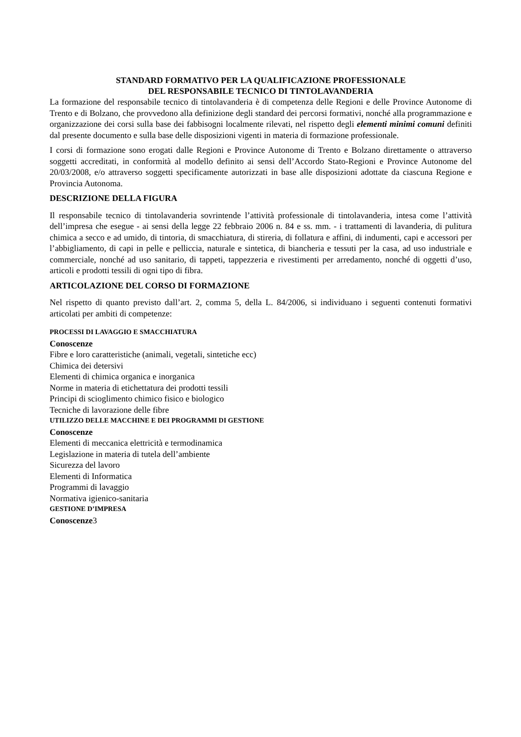STANDARD FORMATIVO PER LA QUALIFICAZIONE PROFESSIONALE
DEL RESPONSABILE TECNICO DI TINTOLAVANDERIA
La formazione del responsabile tecnico di tintolavanderia è di competenza delle Regioni e delle Province Autonome di Trento e di Bolzano, che provvedono alla definizione degli standard dei percorsi formativi, nonché alla programmazione e organizzazione dei corsi sulla base dei fabbisogni localmente rilevati, nel rispetto degli elementi minimi comuni definiti dal presente documento e sulla base delle disposizioni vigenti in materia di formazione professionale.
I corsi di formazione sono erogati dalle Regioni e Province Autonome di Trento e Bolzano direttamente o attraverso soggetti accreditati, in conformità al modello definito ai sensi dell’Accordo Stato-Regioni e Province Autonome del 20/03/2008, e/o attraverso soggetti specificamente autorizzati in base alle disposizioni adottate da ciascuna Regione e Provincia Autonoma.
DESCRIZIONE DELLA FIGURA
Il responsabile tecnico di tintolavanderia sovrintende l’attività professionale di tintolavanderia, intesa come l’attività dell’impresa che esegue - ai sensi della legge 22 febbraio 2006 n. 84 e ss. mm. - i trattamenti di lavanderia, di pulitura chimica a secco e ad umido, di tintoria, di smacchiatura, di stireria, di follatura e affini, di indumenti, capi e accessori per l’abbigliamento, di capi in pelle e pelliccia, naturale e sintetica, di biancheria e tessuti per la casa, ad uso industriale e commerciale, nonché ad uso sanitario, di tappeti, tappezzeria e rivestimenti per arredamento, nonché di oggetti d’uso, articoli e prodotti tessili di ogni tipo di fibra.
ARTICOLAZIONE DEL CORSO DI FORMAZIONE
Nel rispetto di quanto previsto dall’art. 2, comma 5, della L. 84/2006, si individuano i seguenti contenuti formativi articolati per ambiti di competenze:
PROCESSI DI LAVAGGIO E SMACCHIATURA
Conoscenze
Fibre e loro caratteristiche (animali, vegetali, sintetiche ecc)
Chimica dei detersivi
Elementi di chimica organica e inorganica
Norme in materia di etichettatura dei prodotti tessili
Principi di scioglimento chimico fisico e biologico
Tecniche di lavorazione delle fibre
UTILIZZO DELLE MACCHINE E DEI PROGRAMMI DI GESTIONE
Conoscenze
Elementi di meccanica elettricità e termodinamica
Legislazione in materia di tutela dell’ambiente
Sicurezza del lavoro
Elementi di Informatica
Programmi di lavaggio
Normativa igienico-sanitaria
GESTIONE D’IMPRESA
Conoscenze3